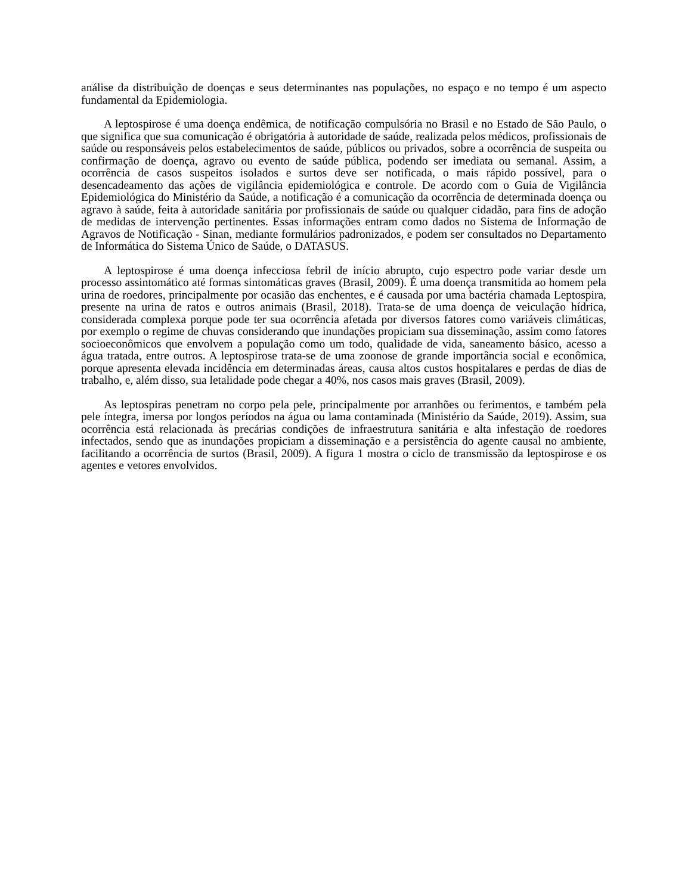análise da distribuição de doenças e seus determinantes nas populações, no espaço e no tempo é um aspecto fundamental da Epidemiologia.
A leptospirose é uma doença endêmica, de notificação compulsória no Brasil e no Estado de São Paulo, o que significa que sua comunicação é obrigatória à autoridade de saúde, realizada pelos médicos, profissionais de saúde ou responsáveis pelos estabelecimentos de saúde, públicos ou privados, sobre a ocorrência de suspeita ou confirmação de doença, agravo ou evento de saúde pública, podendo ser imediata ou semanal. Assim, a ocorrência de casos suspeitos isolados e surtos deve ser notificada, o mais rápido possível, para o desencadeamento das ações de vigilância epidemiológica e controle. De acordo com o Guia de Vigilância Epidemiológica do Ministério da Saúde, a notificação é a comunicação da ocorrência de determinada doença ou agravo à saúde, feita à autoridade sanitária por profissionais de saúde ou qualquer cidadão, para fins de adoção de medidas de intervenção pertinentes. Essas informações entram como dados no Sistema de Informação de Agravos de Notificação - Sinan, mediante formulários padronizados, e podem ser consultados no Departamento de Informática do Sistema Único de Saúde, o DATASUS.
A leptospirose é uma doença infecciosa febril de início abrupto, cujo espectro pode variar desde um processo assintomático até formas sintomáticas graves (Brasil, 2009). É uma doença transmitida ao homem pela urina de roedores, principalmente por ocasião das enchentes, e é causada por uma bactéria chamada Leptospira, presente na urina de ratos e outros animais (Brasil, 2018). Trata-se de uma doença de veiculação hídrica, considerada complexa porque pode ter sua ocorrência afetada por diversos fatores como variáveis climáticas, por exemplo o regime de chuvas considerando que inundações propiciam sua disseminação, assim como fatores socioeconômicos que envolvem a população como um todo, qualidade de vida, saneamento básico, acesso a água tratada, entre outros. A leptospirose trata-se de uma zoonose de grande importância social e econômica, porque apresenta elevada incidência em determinadas áreas, causa altos custos hospitalares e perdas de dias de trabalho, e, além disso, sua letalidade pode chegar a 40%, nos casos mais graves (Brasil, 2009).
As leptospiras penetram no corpo pela pele, principalmente por arranhões ou ferimentos, e também pela pele íntegra, imersa por longos períodos na água ou lama contaminada (Ministério da Saúde, 2019). Assim, sua ocorrência está relacionada às precárias condições de infraestrutura sanitária e alta infestação de roedores infectados, sendo que as inundações propiciam a disseminação e a persistência do agente causal no ambiente, facilitando a ocorrência de surtos (Brasil, 2009). A figura 1 mostra o ciclo de transmissão da leptospirose e os agentes e vetores envolvidos.